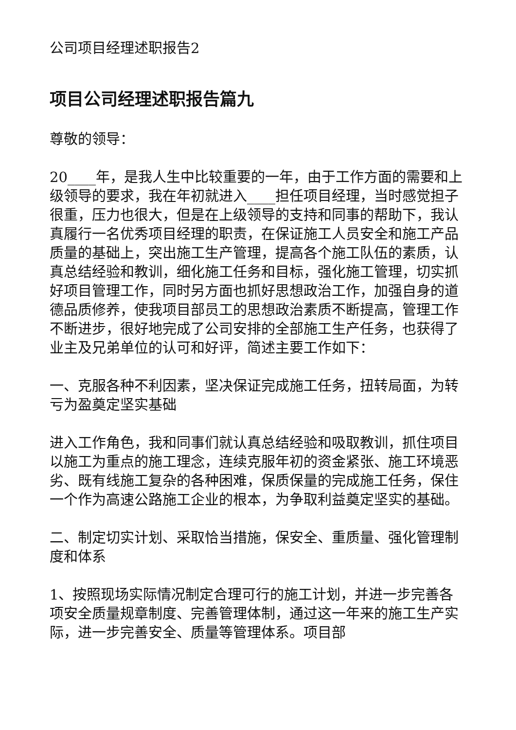公司项目经理述职报告2
项目公司经理述职报告篇九
尊敬的领导：
20____年，是我人生中比较重要的一年，由于工作方面的需要和上级领导的要求，我在年初就进入____担任项目经理，当时感觉担子很重，压力也很大，但是在上级领导的支持和同事的帮助下，我认真履行一名优秀项目经理的职责，在保证施工人员安全和施工产品质量的基础上，突出施工生产管理，提高各个施工队伍的素质，认真总结经验和教训，细化施工任务和目标，强化施工管理，切实抓好项目管理工作，同时另方面也抓好思想政治工作，加强自身的道德品质修养，使我项目部员工的思想政治素质不断提高，管理工作不断进步，很好地完成了公司安排的全部施工生产任务，也获得了业主及兄弟单位的认可和好评，简述主要工作如下：
一、克服各种不利因素，坚决保证完成施工任务，扭转局面，为转亏为盈奠定坚实基础
进入工作角色，我和同事们就认真总结经验和吸取教训，抓住项目以施工为重点的施工理念，连续克服年初的资金紧张、施工环境恶劣、既有线施工复杂的各种困难，保质保量的完成施工任务，保住一个作为高速公路施工企业的根本，为争取利益奠定坚实的基础。
二、制定切实计划、采取恰当措施，保安全、重质量、强化管理制度和体系
1、按照现场实际情况制定合理可行的施工计划，并进一步完善各项安全质量规章制度、完善管理体制，通过这一年来的施工生产实际，进一步完善安全、质量等管理体系。项目部